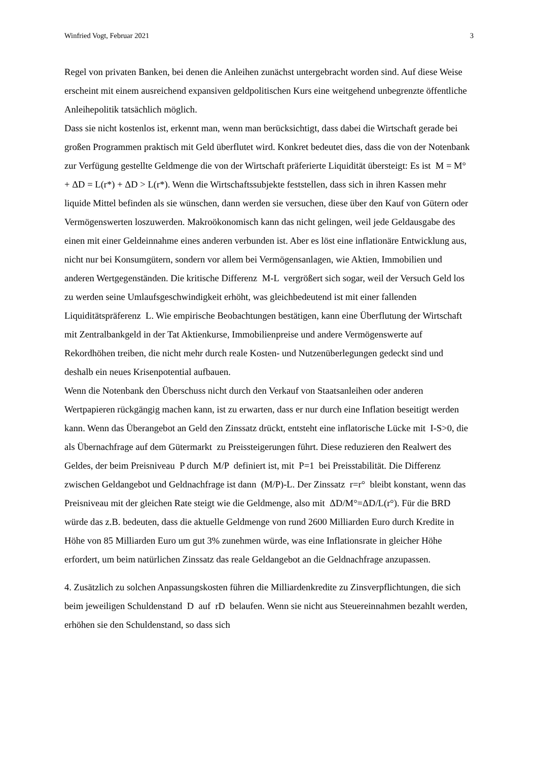Winfried Vogt, Februar 2021 3
Regel von privaten Banken, bei denen die Anleihen zunächst untergebracht worden sind. Auf diese Weise erscheint mit einem ausreichend expansiven geldpolitischen Kurs eine weitgehend unbegrenzte öffentliche Anleihepolitik tatsächlich möglich.
Dass sie nicht kostenlos ist, erkennt man, wenn man berücksichtigt, dass dabei die Wirtschaft gerade bei großen Programmen praktisch mit Geld überflutet wird. Konkret bedeutet dies, dass die von der Notenbank zur Verfügung gestellte Geldmenge die von der Wirtschaft präferierte Liquidität übersteigt: Es ist M = M° + ΔD = L(r*) + ΔD > L(r*). Wenn die Wirtschaftssubjekte feststellen, dass sich in ihren Kassen mehr liquide Mittel befinden als sie wünschen, dann werden sie versuchen, diese über den Kauf von Gütern oder Vermögenswerten loszuwerden. Makroökonomisch kann das nicht gelingen, weil jede Geldausgabe des einen mit einer Geldeinnahme eines anderen verbunden ist. Aber es löst eine inflationäre Entwicklung aus, nicht nur bei Konsumgütern, sondern vor allem bei Vermögensanlagen, wie Aktien, Immobilien und anderen Wertgegenständen. Die kritische Differenz M-L vergrößert sich sogar, weil der Versuch Geld los zu werden seine Umlaufsgeschwindigkeit erhöht, was gleichbedeutend ist mit einer fallenden Liquiditätspräferenz L. Wie empirische Beobachtungen bestätigen, kann eine Überflutung der Wirtschaft mit Zentralbankgeld in der Tat Aktienkurse, Immobilienpreise und andere Vermögenswerte auf Rekordhöhen treiben, die nicht mehr durch reale Kosten- und Nutzenüberlegungen gedeckt sind und deshalb ein neues Krisenpotential aufbauen.
Wenn die Notenbank den Überschuss nicht durch den Verkauf von Staatsanleihen oder anderen Wertpapieren rückgängig machen kann, ist zu erwarten, dass er nur durch eine Inflation beseitigt werden kann. Wenn das Überangebot an Geld den Zinssatz drückt, entsteht eine inflatorische Lücke mit I-S>0, die als Übernachfrage auf dem Gütermarkt zu Preissteigerungen führt. Diese reduzieren den Realwert des Geldes, der beim Preisniveau P durch M/P definiert ist, mit P=1 bei Preisstabilität. Die Differenz zwischen Geldangebot und Geldnachfrage ist dann (M/P)-L. Der Zinssatz r=r° bleibt konstant, wenn das Preisniveau mit der gleichen Rate steigt wie die Geldmenge, also mit ΔD/M°=ΔD/L(r°). Für die BRD würde das z.B. bedeuten, dass die aktuelle Geldmenge von rund 2600 Milliarden Euro durch Kredite in Höhe von 85 Milliarden Euro um gut 3% zunehmen würde, was eine Inflationsrate in gleicher Höhe erfordert, um beim natürlichen Zinssatz das reale Geldangebot an die Geldnachfrage anzupassen.
4. Zusätzlich zu solchen Anpassungskosten führen die Milliardenkredite zu Zinsverpflichtungen, die sich beim jeweiligen Schuldenstand D auf rD belaufen. Wenn sie nicht aus Steuereinnahmen bezahlt werden, erhöhen sie den Schuldenstand, so dass sich